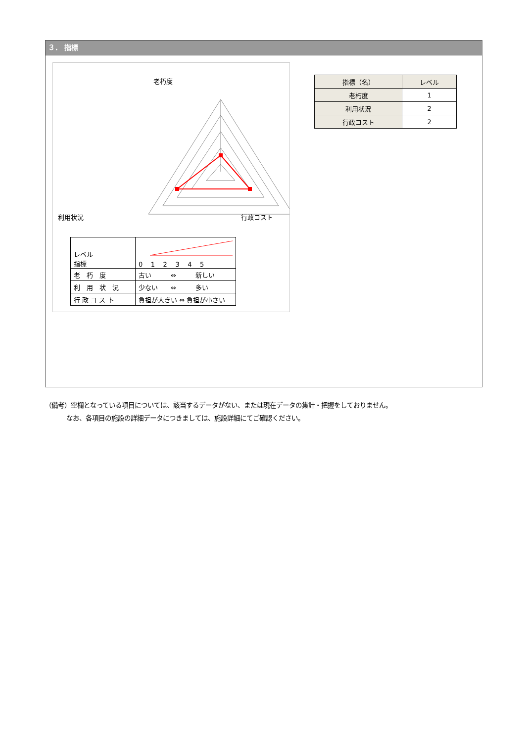３． 指標
老朽度
利用状況 行政コスト
| レベル 指標 | 0 1 2 3 4 5 |
| 老 朽 度 | 古い ⇔ 新しい |
| 利 用 状 況 | 少ない ⇔ 多い |
| 行 政 コ ス ト | 負担が大きい ⇔ 負担が小さい |
| 指標（名） | レベル |
| --- | --- |
| 老朽度 | 1 |
| 利用状況 | 2 |
| 行政コスト | 2 |
（備考）空欄となっている項目については、該当するデータがない、または現在データの集計・把握をしておりません。
　　　 なお、各項目の施設の詳細データにつきましては、施設詳細にてご確認ください。